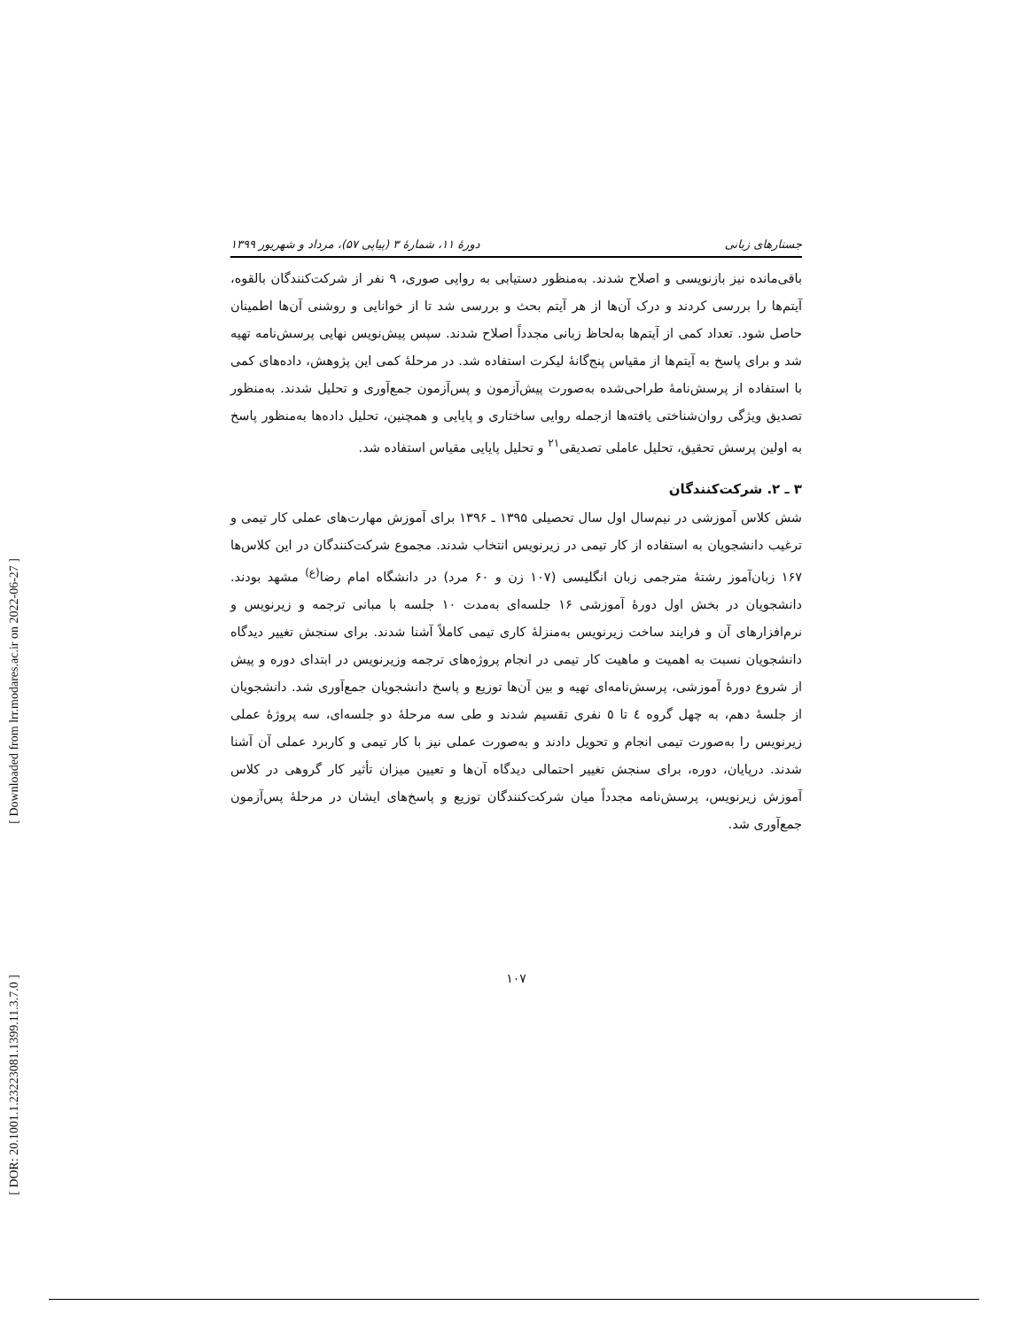[ Downloaded from lrr.modares.ac.ir on 2022-06-27 ]
[ DOR: 20.1001.1.23223081.1399.11.3.7.0 ]
جستارهای زبانی دورهٔ ۱۱، شمارهٔ ۳ (پیاپی ۵۷)، مرداد و شهریور ۱۳۹۹
باقی‌مانده نیز بازنویسی و اصلاح شدند. به‌منظور دستیابی به روایی صوری، ۹ نفر از شرکت‌کنندگان بالقوه، آیتم‌ها را بررسی کردند و درک آن‌ها از هر آیتم بحث و بررسی شد تا از خوانایی و روشنی آن‌ها اطمینان حاصل شود. تعداد کمی از آیتم‌ها به‌لحاظ زبانی مجدداً اصلاح شدند. سپس پیش‌نویس نهایی پرسش‌نامه تهیه شد و برای پاسخ به آیتم‌ها از مقیاس پنج‌گانهٔ لیکرت استفاده شد. در مرحلهٔ کمی این پژوهش، داده‌های کمی با استفاده از پرسش‌نامهٔ طراحی‌شده به‌صورت پیش‌آزمون و پس‌آزمون جمع‌آوری و تحلیل شدند. به‌منظور تصدیق ویژگی روان‌شناختی یافته‌ها ازجمله روایی ساختاری و پایایی و همچنین، تحلیل داده‌ها به‌منظور پاسخ به اولین پرسش تحقیق، تحلیل عاملی تصدیقی<sup>۲۱</sup> و تحلیل پایایی مقیاس استفاده شد.
۳ ـ ۲. شرکت‌کنندگان
شش کلاس آموزشی در نیم‌سال اول سال تحصیلی ۱۳۹۵ ـ ۱۳۹۶ برای آموزش مهارت‌های عملی کار تیمی و ترغیب دانشجویان به استفاده از کار تیمی در زیرنویس انتخاب شدند. مجموع شرکت‌کنندگان در این کلاس‌ها ۱۶۷ زبان‌آموز رشتهٔ مترجمی زبان انگلیسی (۱۰۷ زن و ۶۰ مرد) در دانشگاه امام رضا<sup>(ع)</sup> مشهد بودند. دانشجویان در بخش اول دورهٔ آموزشی ۱۶ جلسه‌ای به‌مدت ۱۰ جلسه با مبانی ترجمه و زیرنویس و نرم‌افزارهای آن و فرایند ساخت زیرنویس به‌منزلهٔ کاری تیمی کاملاً آشنا شدند. برای سنجش تغییر دیدگاه دانشجویان نسبت به اهمیت و ماهیت کار تیمی در انجام پروژه‌های ترجمه وزیرنویس در ابتدای دوره و پیش از شروع دورهٔ آموزشی، پرسش‌نامه‌ای تهیه و بین آن‌ها توزیع و پاسخ دانشجویان جمع‌آوری شد. دانشجویان از جلسهٔ دهم، به چهل گروه ٤ تا ٥ نفری تقسیم شدند و طی سه مرحلهٔ دو جلسه‌ای، سه پروژهٔ عملی زیرنویس را به‌صورت تیمی انجام و تحویل دادند و به‌صورت عملی نیز با کار تیمی و کاربرد عملی آن آشنا شدند. درپایان، دوره، برای سنجش تغییر احتمالی دیدگاه آن‌ها و تعیین میزان تأثیر کار گروهی در کلاس آموزش زیرنویس، پرسش‌نامه مجدداً میان شرکت‌کنندگان توزیع و پاسخ‌های ایشان در مرحلهٔ پس‌آزمون جمع‌آوری شد.
۱۰۷